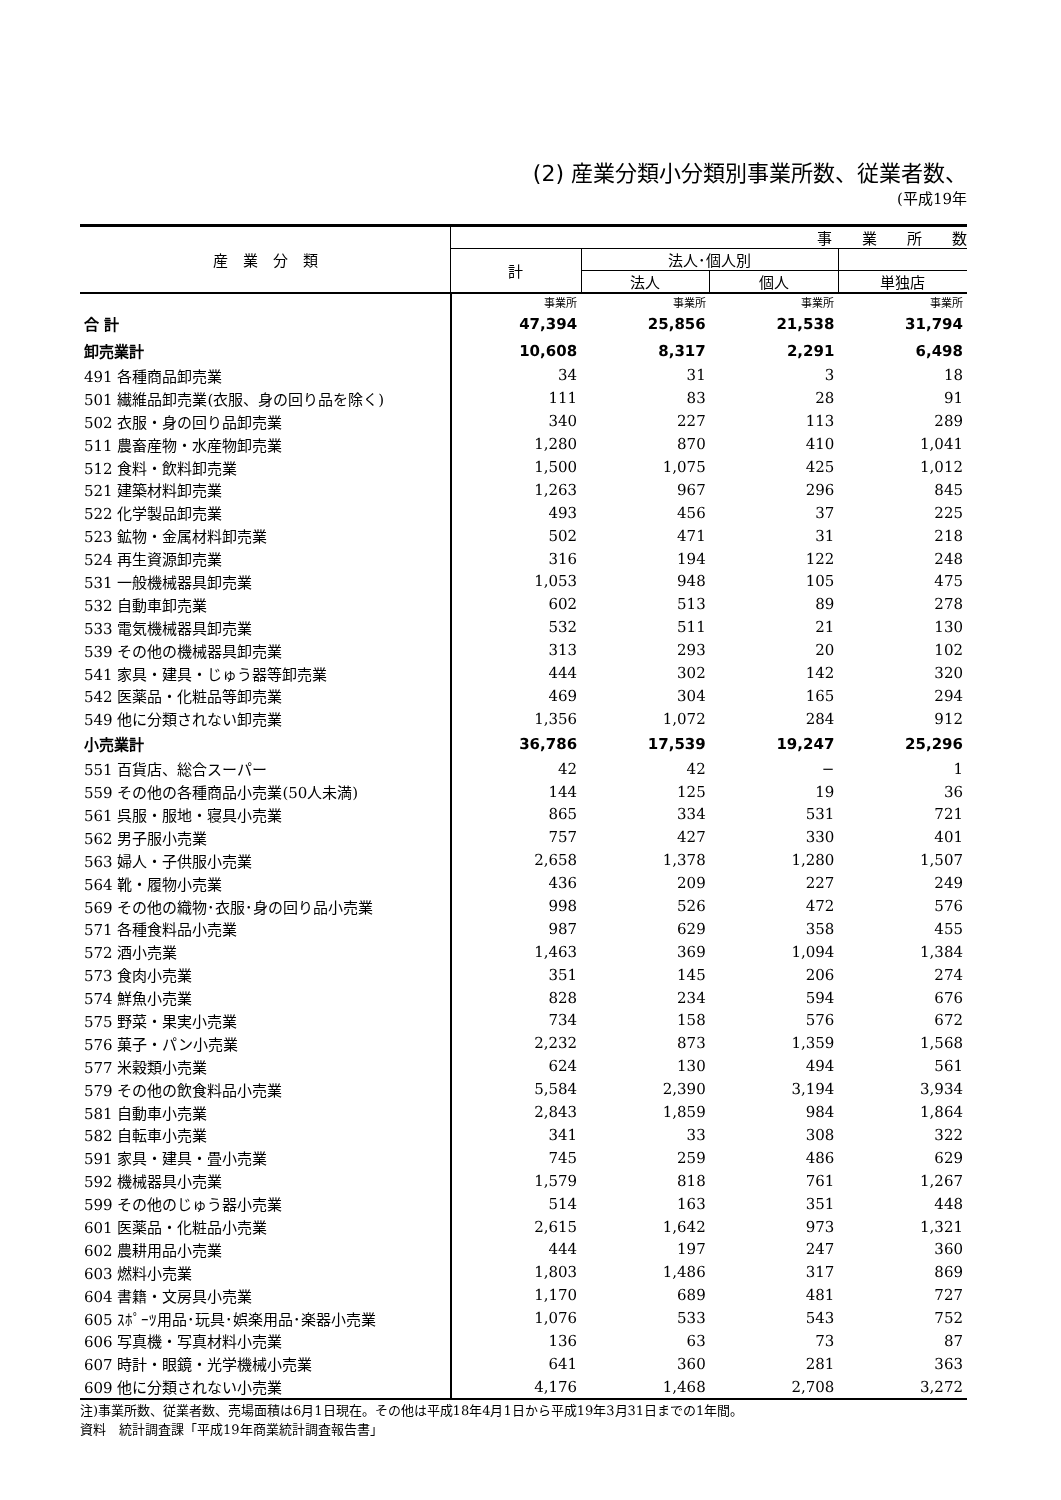(2) 産業分類小分類別事業所数、従業者数、
(平成19年
| 産 業 分 類 | 事 業 所 数 | | | |
| --- | --- | --- | --- | --- |
| | 計 | 法人･個人別 | | |
| | | 法人 | 個人 | 単独店 |
| | 事業所 | 事業所 | 事業所 | 事業所 |
| 合 計 | 47,394 | 25,856 | 21,538 | 31,794 |
| 卸売業計 | 10,608 | 8,317 | 2,291 | 6,498 |
| 491 各種商品卸売業 | 34 | 31 | 3 | 18 |
| 501 繊維品卸売業(衣服、身の回り品を除く) | 111 | 83 | 28 | 91 |
| 502 衣服・身の回り品卸売業 | 340 | 227 | 113 | 289 |
| 511 農畜産物・水産物卸売業 | 1,280 | 870 | 410 | 1,041 |
| 512 食料・飲料卸売業 | 1,500 | 1,075 | 425 | 1,012 |
| 521 建築材料卸売業 | 1,263 | 967 | 296 | 845 |
| 522 化学製品卸売業 | 493 | 456 | 37 | 225 |
| 523 鉱物・金属材料卸売業 | 502 | 471 | 31 | 218 |
| 524 再生資源卸売業 | 316 | 194 | 122 | 248 |
| 531 一般機械器具卸売業 | 1,053 | 948 | 105 | 475 |
| 532 自動車卸売業 | 602 | 513 | 89 | 278 |
| 533 電気機械器具卸売業 | 532 | 511 | 21 | 130 |
| 539 その他の機械器具卸売業 | 313 | 293 | 20 | 102 |
| 541 家具・建具・じゅう器等卸売業 | 444 | 302 | 142 | 320 |
| 542 医薬品・化粧品等卸売業 | 469 | 304 | 165 | 294 |
| 549 他に分類されない卸売業 | 1,356 | 1,072 | 284 | 912 |
| 小売業計 | 36,786 | 17,539 | 19,247 | 25,296 |
| 551 百貨店、総合スーパー | 42 | 42 | − | 1 |
| 559 その他の各種商品小売業(50人未満) | 144 | 125 | 19 | 36 |
| 561 呉服・服地・寝具小売業 | 865 | 334 | 531 | 721 |
| 562 男子服小売業 | 757 | 427 | 330 | 401 |
| 563 婦人・子供服小売業 | 2,658 | 1,378 | 1,280 | 1,507 |
| 564 靴・履物小売業 | 436 | 209 | 227 | 249 |
| 569 その他の織物･衣服･身の回り品小売業 | 998 | 526 | 472 | 576 |
| 571 各種食料品小売業 | 987 | 629 | 358 | 455 |
| 572 酒小売業 | 1,463 | 369 | 1,094 | 1,384 |
| 573 食肉小売業 | 351 | 145 | 206 | 274 |
| 574 鮮魚小売業 | 828 | 234 | 594 | 676 |
| 575 野菜・果実小売業 | 734 | 158 | 576 | 672 |
| 576 菓子・パン小売業 | 2,232 | 873 | 1,359 | 1,568 |
| 577 米穀類小売業 | 624 | 130 | 494 | 561 |
| 579 その他の飲食料品小売業 | 5,584 | 2,390 | 3,194 | 3,934 |
| 581 自動車小売業 | 2,843 | 1,859 | 984 | 1,864 |
| 582 自転車小売業 | 341 | 33 | 308 | 322 |
| 591 家具・建具・畳小売業 | 745 | 259 | 486 | 629 |
| 592 機械器具小売業 | 1,579 | 818 | 761 | 1,267 |
| 599 その他のじゅう器小売業 | 514 | 163 | 351 | 448 |
| 601 医薬品・化粧品小売業 | 2,615 | 1,642 | 973 | 1,321 |
| 602 農耕用品小売業 | 444 | 197 | 247 | 360 |
| 603 燃料小売業 | 1,803 | 1,486 | 317 | 869 |
| 604 書籍・文房具小売業 | 1,170 | 689 | 481 | 727 |
| 605 ｽﾎﾟｰﾂ用品･玩具･娯楽用品･楽器小売業 | 1,076 | 533 | 543 | 752 |
| 606 写真機・写真材料小売業 | 136 | 63 | 73 | 87 |
| 607 時計・眼鏡・光学機械小売業 | 641 | 360 | 281 | 363 |
| 609 他に分類されない小売業 | 4,176 | 1,468 | 2,708 | 3,272 |
注)事業所数、従業者数、売場面積は6月1日現在。その他は平成18年4月1日から平成19年3月31日までの1年間。
資料　統計調査課「平成19年商業統計調査報告書」